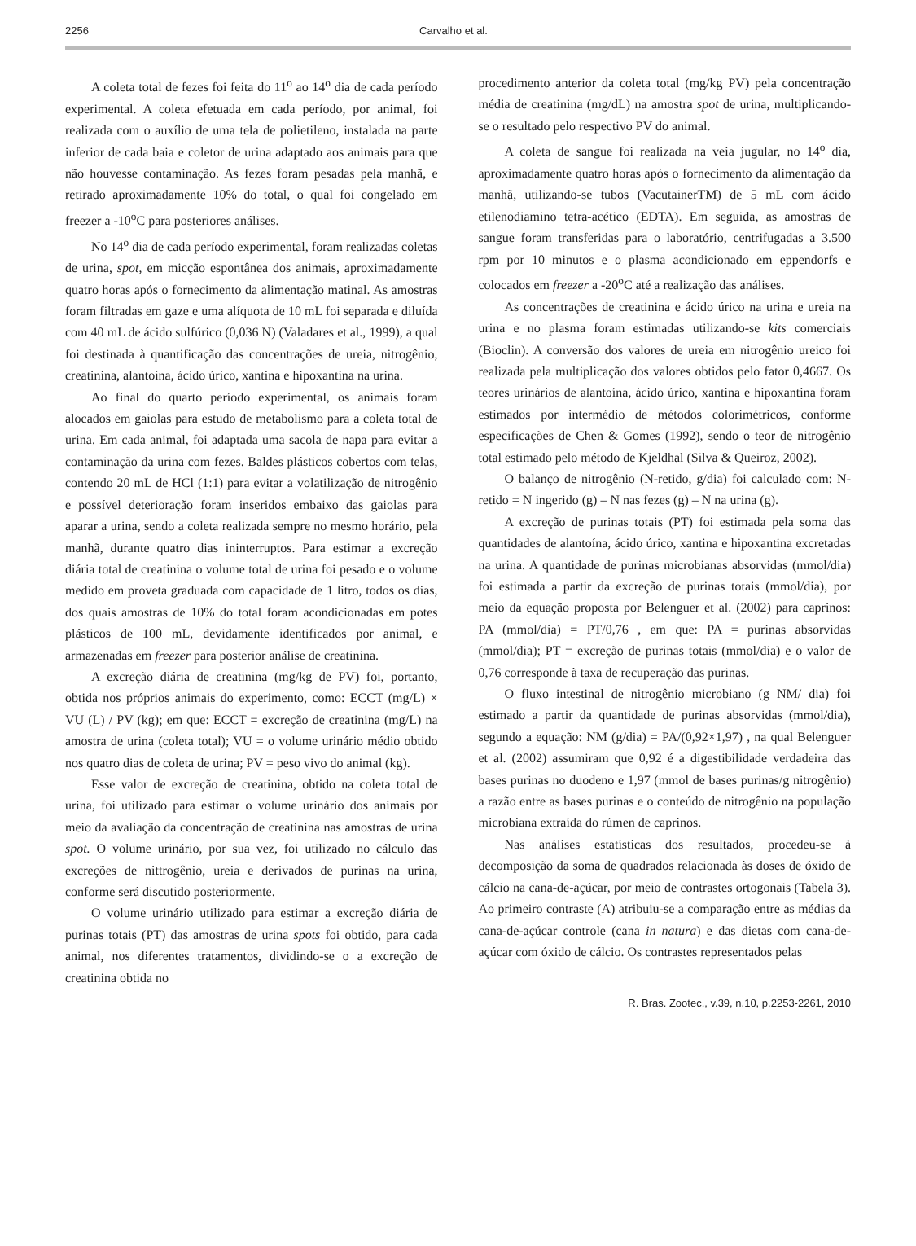2256 Carvalho et al.
A coleta total de fezes foi feita do 11<sup>o</sup> ao 14<sup>o</sup> dia de cada período experimental. A coleta efetuada em cada período, por animal, foi realizada com o auxílio de uma tela de polietileno, instalada na parte inferior de cada baia e coletor de urina adaptado aos animais para que não houvesse contaminação. As fezes foram pesadas pela manhã, e retirado aproximadamente 10% do total, o qual foi congelado em freezer a -10<sup>o</sup>C para posteriores análises.
No 14<sup>o</sup> dia de cada período experimental, foram realizadas coletas de urina, spot, em micção espontânea dos animais, aproximadamente quatro horas após o fornecimento da alimentação matinal. As amostras foram filtradas em gaze e uma alíquota de 10 mL foi separada e diluída com 40 mL de ácido sulfúrico (0,036 N) (Valadares et al., 1999), a qual foi destinada à quantificação das concentrações de ureia, nitrogênio, creatinina, alantoína, ácido úrico, xantina e hipoxantina na urina.
Ao final do quarto período experimental, os animais foram alocados em gaiolas para estudo de metabolismo para a coleta total de urina. Em cada animal, foi adaptada uma sacola de napa para evitar a contaminação da urina com fezes. Baldes plásticos cobertos com telas, contendo 20 mL de HCl (1:1) para evitar a volatilização de nitrogênio e possível deterioração foram inseridos embaixo das gaiolas para aparar a urina, sendo a coleta realizada sempre no mesmo horário, pela manhã, durante quatro dias ininterruptos. Para estimar a excreção diária total de creatinina o volume total de urina foi pesado e o volume medido em proveta graduada com capacidade de 1 litro, todos os dias, dos quais amostras de 10% do total foram acondicionadas em potes plásticos de 100 mL, devidamente identificados por animal, e armazenadas em freezer para posterior análise de creatinina.
A excreção diária de creatinina (mg/kg de PV) foi, portanto, obtida nos próprios animais do experimento, como: ECCT (mg/L) × VU (L) / PV (kg); em que: ECCT = excreção de creatinina (mg/L) na amostra de urina (coleta total); VU = o volume urinário médio obtido nos quatro dias de coleta de urina; PV = peso vivo do animal (kg).
Esse valor de excreção de creatinina, obtido na coleta total de urina, foi utilizado para estimar o volume urinário dos animais por meio da avaliação da concentração de creatinina nas amostras de urina spot. O volume urinário, por sua vez, foi utilizado no cálculo das excreções de nittrogênio, ureia e derivados de purinas na urina, conforme será discutido posteriormente.
O volume urinário utilizado para estimar a excreção diária de purinas totais (PT) das amostras de urina spots foi obtido, para cada animal, nos diferentes tratamentos, dividindo-se o a excreção de creatinina obtida no
procedimento anterior da coleta total (mg/kg PV) pela concentração média de creatinina (mg/dL) na amostra spot de urina, multiplicando-se o resultado pelo respectivo PV do animal.
A coleta de sangue foi realizada na veia jugular, no 14<sup>o</sup> dia, aproximadamente quatro horas após o fornecimento da alimentação da manhã, utilizando-se tubos (VacutainerTM) de 5 mL com ácido etilenodiamino tetra-acético (EDTA). Em seguida, as amostras de sangue foram transferidas para o laboratório, centrifugadas a 3.500 rpm por 10 minutos e o plasma acondicionado em eppendorfs e colocados em freezer a -20<sup>o</sup>C até a realização das análises.
As concentrações de creatinina e ácido úrico na urina e ureia na urina e no plasma foram estimadas utilizando-se kits comerciais (Bioclin). A conversão dos valores de ureia em nitrogênio ureico foi realizada pela multiplicação dos valores obtidos pelo fator 0,4667. Os teores urinários de alantoína, ácido úrico, xantina e hipoxantina foram estimados por intermédio de métodos colorimétricos, conforme especificações de Chen & Gomes (1992), sendo o teor de nitrogênio total estimado pelo método de Kjeldhal (Silva & Queiroz, 2002).
O balanço de nitrogênio (N-retido, g/dia) foi calculado com: N-retido = N ingerido (g) – N nas fezes (g) – N na urina (g).
A excreção de purinas totais (PT) foi estimada pela soma das quantidades de alantoína, ácido úrico, xantina e hipoxantina excretadas na urina. A quantidade de purinas microbianas absorvidas (mmol/dia) foi estimada a partir da excreção de purinas totais (mmol/dia), por meio da equação proposta por Belenguer et al. (2002) para caprinos: PA (mmol/dia) = PT/0,76 , em que: PA = purinas absorvidas (mmol/dia); PT = excreção de purinas totais (mmol/dia) e o valor de 0,76 corresponde à taxa de recuperação das purinas.
O fluxo intestinal de nitrogênio microbiano (g NM/ dia) foi estimado a partir da quantidade de purinas absorvidas (mmol/dia), segundo a equação: NM (g/dia) = PA/(0,92×1,97) , na qual Belenguer et al. (2002) assumiram que 0,92 é a digestibilidade verdadeira das bases purinas no duodeno e 1,97 (mmol de bases purinas/g nitrogênio) a razão entre as bases purinas e o conteúdo de nitrogênio na população microbiana extraída do rúmen de caprinos.
Nas análises estatísticas dos resultados, procedeu-se à decomposição da soma de quadrados relacionada às doses de óxido de cálcio na cana-de-açúcar, por meio de contrastes ortogonais (Tabela 3). Ao primeiro contraste (A) atribuiu-se a comparação entre as médias da cana-de-açúcar controle (cana in natura) e das dietas com cana-de-açúcar com óxido de cálcio. Os contrastes representados pelas
R. Bras. Zootec., v.39, n.10, p.2253-2261, 2010